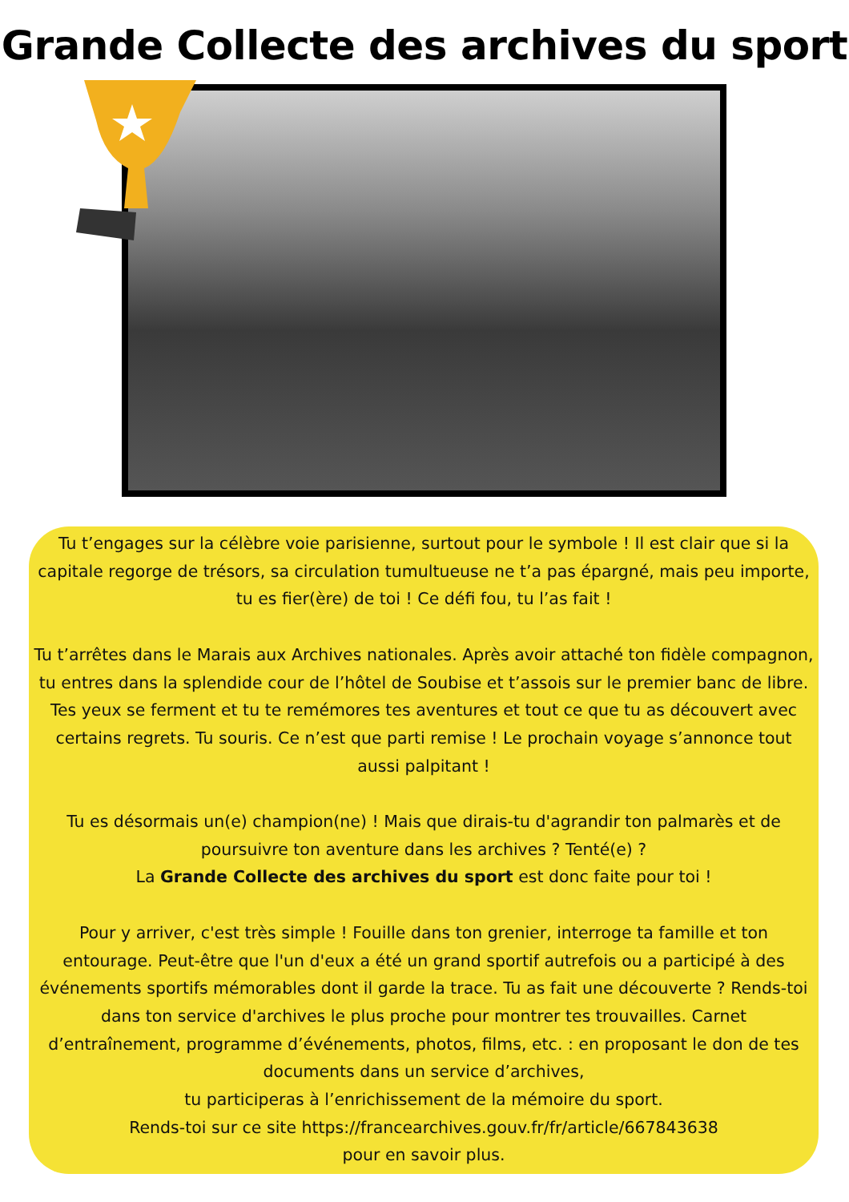Grande Collecte des archives du sport
Tu t’engages sur la célèbre voie parisienne, surtout pour le symbole ! Il est clair que si la capitale regorge de trésors, sa circulation tumultueuse ne t’a pas épargné, mais peu importe, tu es fier(ère) de toi ! Ce défi fou, tu l’as fait !
Tu t’arrêtes dans le Marais aux Archives nationales. Après avoir attaché ton fidèle compagnon, tu entres dans la splendide cour de l’hôtel de Soubise et t’assois sur le premier banc de libre. Tes yeux se ferment et tu te remémores tes aventures et tout ce que tu as découvert avec certains regrets. Tu souris. Ce n’est que parti remise ! Le prochain voyage s’annonce tout aussi palpitant !
Tu es désormais un(e) champion(ne) ! Mais que dirais-tu d'agrandir ton palmarès et de poursuivre ton aventure dans les archives ? Tenté(e) ?
La Grande Collecte des archives du sport est donc faite pour toi !
Pour y arriver, c'est très simple ! Fouille dans ton grenier, interroge ta famille et ton entourage. Peut-être que l'un d'eux a été un grand sportif autrefois ou a participé à des événements sportifs mémorables dont il garde la trace. Tu as fait une découverte ? Rends-toi dans ton service d'archives le plus proche pour montrer tes trouvailles. Carnet d’entraînement, programme d’événements, photos, films, etc. : en proposant le don de tes documents dans un service d’archives,
tu participeras à l’enrichissement de la mémoire du sport.
Rends-toi sur ce site https://francearchives.gouv.fr/fr/article/667843638
pour en savoir plus.